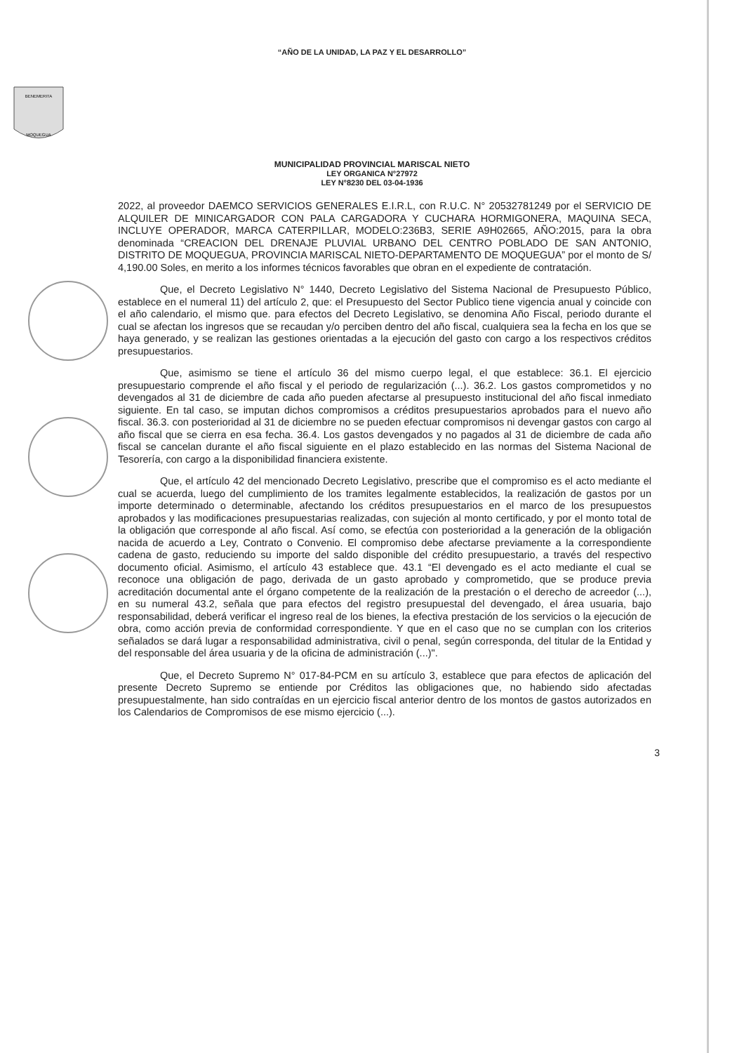“AÑO DE LA UNIDAD, LA PAZ Y EL DESARROLLO”
BENEMERITA
MOQUEGUA
MUNICIPALIDAD PROVINCIAL MARISCAL NIETO
LEY ORGANICA N°27972
LEY N°8230 DEL 03-04-1936
2022, al proveedor DAEMCO SERVICIOS GENERALES E.I.R.L, con R.U.C. N° 20532781249 por el SERVICIO DE ALQUILER DE MINICARGADOR CON PALA CARGADORA Y CUCHARA HORMIGONERA, MAQUINA SECA, INCLUYE OPERADOR, MARCA CATERPILLAR, MODELO:236B3, SERIE A9H02665, AÑO:2015, para la obra denominada “CREACION DEL DRENAJE PLUVIAL URBANO DEL CENTRO POBLADO DE SAN ANTONIO, DISTRITO DE MOQUEGUA, PROVINCIA MARISCAL NIETO-DEPARTAMENTO DE MOQUEGUA” por el monto de S/ 4,190.00 Soles, en merito a los informes técnicos favorables que obran en el expediente de contratación.
Que, el Decreto Legislativo N° 1440, Decreto Legislativo del Sistema Nacional de Presupuesto Público, establece en el numeral 11) del artículo 2, que: el Presupuesto del Sector Publico tiene vigencia anual y coincide con el año calendario, el mismo que. para efectos del Decreto Legislativo, se denomina Año Fiscal, periodo durante el cual se afectan los ingresos que se recaudan y/o perciben dentro del año fiscal, cualquiera sea la fecha en los que se haya generado, y se realizan las gestiones orientadas a la ejecución del gasto con cargo a los respectivos créditos presupuestarios.
Que, asimismo se tiene el artículo 36 del mismo cuerpo legal, el que establece: 36.1. El ejercicio presupuestario comprende el año fiscal y el periodo de regularización (...). 36.2. Los gastos comprometidos y no devengados al 31 de diciembre de cada año pueden afectarse al presupuesto institucional del año fiscal inmediato siguiente. En tal caso, se imputan dichos compromisos a créditos presupuestarios aprobados para el nuevo año fiscal. 36.3. con posterioridad al 31 de diciembre no se pueden efectuar compromisos ni devengar gastos con cargo al año fiscal que se cierra en esa fecha. 36.4. Los gastos devengados y no pagados al 31 de diciembre de cada año fiscal se cancelan durante el año fiscal siguiente en el plazo establecido en las normas del Sistema Nacional de Tesorería, con cargo a la disponibilidad financiera existente.
Que, el artículo 42 del mencionado Decreto Legislativo, prescribe que el compromiso es el acto mediante el cual se acuerda, luego del cumplimiento de los tramites legalmente establecidos, la realización de gastos por un importe determinado o determinable, afectando los créditos presupuestarios en el marco de los presupuestos aprobados y las modificaciones presupuestarias realizadas, con sujeción al monto certificado, y por el monto total de la obligación que corresponde al año fiscal. Así como, se efectúa con posterioridad a la generación de la obligación nacida de acuerdo a Ley, Contrato o Convenio. El compromiso debe afectarse previamente a la correspondiente cadena de gasto, reduciendo su importe del saldo disponible del crédito presupuestario, a través del respectivo documento oficial. Asimismo, el artículo 43 establece que. 43.1 “El devengado es el acto mediante el cual se reconoce una obligación de pago, derivada de un gasto aprobado y comprometido, que se produce previa acreditación documental ante el órgano competente de la realización de la prestación o el derecho de acreedor (...), en su numeral 43.2, señala que para efectos del registro presupuestal del devengado, el área usuaria, bajo responsabilidad, deberá verificar el ingreso real de los bienes, la efectiva prestación de los servicios o la ejecución de obra, como acción previa de conformidad correspondiente. Y que en el caso que no se cumplan con los criterios señalados se dará lugar a responsabilidad administrativa, civil o penal, según corresponda, del titular de la Entidad y del responsable del área usuaria y de la oficina de administración (...)".
Que, el Decreto Supremo N° 017-84-PCM en su artículo 3, establece que para efectos de aplicación del presente Decreto Supremo se entiende por Créditos las obligaciones que, no habiendo sido afectadas presupuestalmente, han sido contraídas en un ejercicio fiscal anterior dentro de los montos de gastos autorizados en los Calendarios de Compromisos de ese mismo ejercicio (...).
3